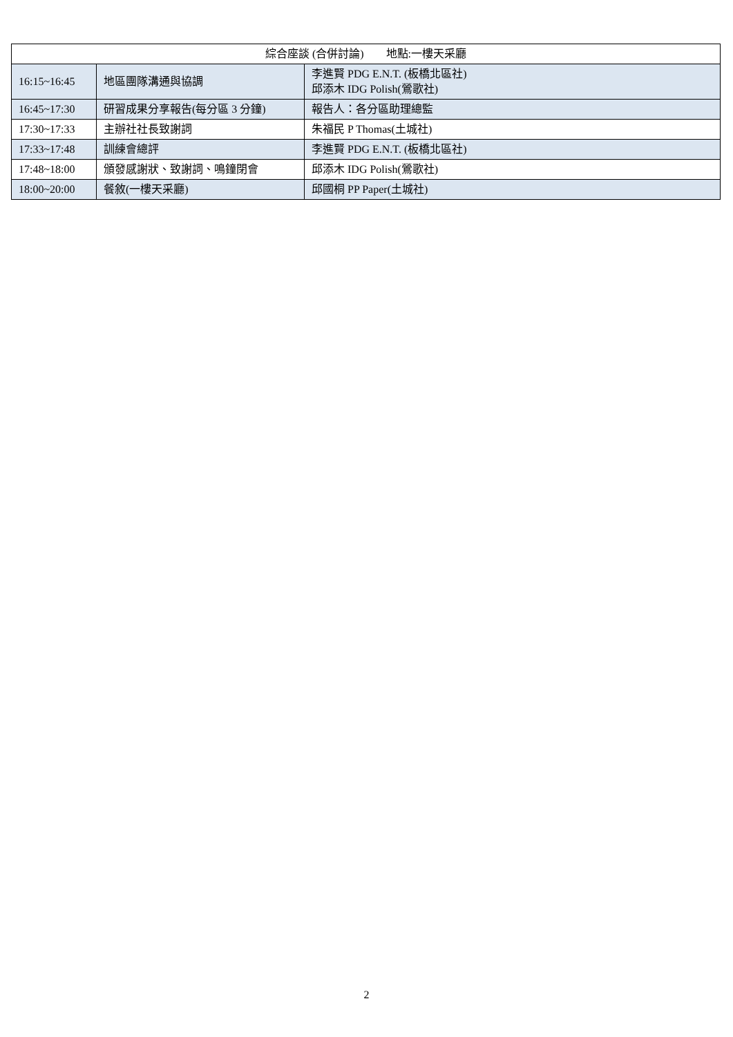| 綜合座談 (合併討論) 地點:一樓天采廳 | | |
| --- | --- | --- |
| 16:15~16:45 | 地區團隊溝通與協調 | 李進賢 PDG E.N.T. (板橋北區社) 邱添木 IDG Polish(鶯歌社) |
| 16:45~17:30 | 研習成果分享報告(每分區 3 分鐘) | 報告人：各分區助理總監 |
| 17:30~17:33 | 主辦社社長致謝詞 | 朱福民 P Thomas(土城社) |
| 17:33~17:48 | 訓練會總評 | 李進賢 PDG E.N.T. (板橋北區社) |
| 17:48~18:00 | 頒發感謝狀、致謝詞、鳴鐘閉會 | 邱添木 IDG Polish(鶯歌社) |
| 18:00~20:00 | 餐敘(一樓天采廳) | 邱國桐 PP Paper(土城社) |
2